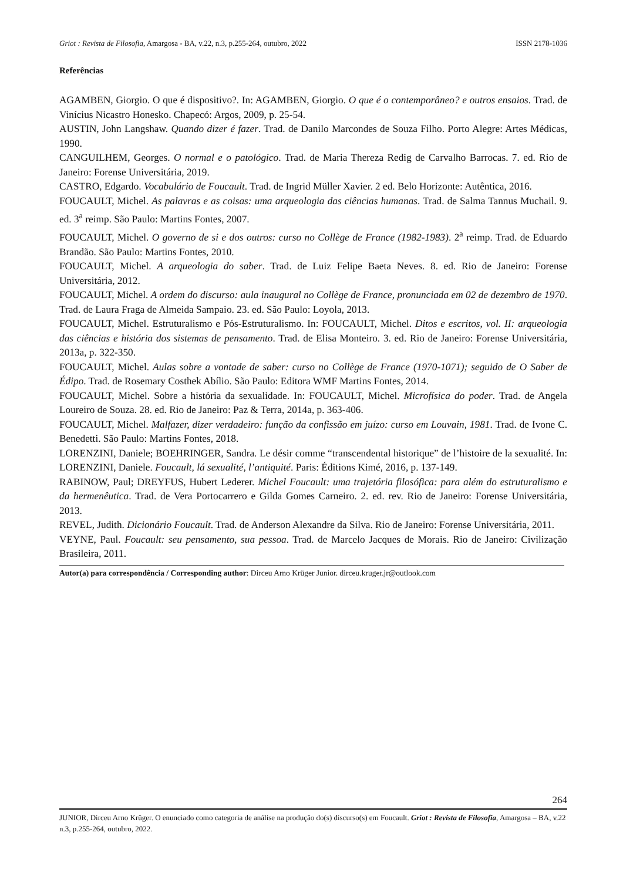Griot : Revista de Filosofia, Amargosa - BA, v.22, n.3, p.255-264, outubro, 2022 ISSN 2178-1036
Referências
AGAMBEN, Giorgio. O que é dispositivo?. In: AGAMBEN, Giorgio. O que é o contemporâneo? e outros ensaios. Trad. de Vinícius Nicastro Honesko. Chapecó: Argos, 2009, p. 25-54.
AUSTIN, John Langshaw. Quando dizer é fazer. Trad. de Danilo Marcondes de Souza Filho. Porto Alegre: Artes Médicas, 1990.
CANGUILHEM, Georges. O normal e o patológico. Trad. de Maria Thereza Redig de Carvalho Barrocas. 7. ed. Rio de Janeiro: Forense Universitária, 2019.
CASTRO, Edgardo. Vocabulário de Foucault. Trad. de Ingrid Müller Xavier. 2 ed. Belo Horizonte: Autêntica, 2016.
FOUCAULT, Michel. As palavras e as coisas: uma arqueologia das ciências humanas. Trad. de Salma Tannus Muchail. 9. ed. 3<sup>a</sup> reimp. São Paulo: Martins Fontes, 2007.
FOUCAULT, Michel. O governo de si e dos outros: curso no Collège de France (1982-1983). 2<sup>a</sup> reimp. Trad. de Eduardo Brandão. São Paulo: Martins Fontes, 2010.
FOUCAULT, Michel. A arqueologia do saber. Trad. de Luiz Felipe Baeta Neves. 8. ed. Rio de Janeiro: Forense Universitária, 2012.
FOUCAULT, Michel. A ordem do discurso: aula inaugural no Collège de France, pronunciada em 02 de dezembro de 1970. Trad. de Laura Fraga de Almeida Sampaio. 23. ed. São Paulo: Loyola, 2013.
FOUCAULT, Michel. Estruturalismo e Pós-Estruturalismo. In: FOUCAULT, Michel. Ditos e escritos, vol. II: arqueologia das ciências e história dos sistemas de pensamento. Trad. de Elisa Monteiro. 3. ed. Rio de Janeiro: Forense Universitária, 2013a, p. 322-350.
FOUCAULT, Michel. Aulas sobre a vontade de saber: curso no Collège de France (1970-1071); seguido de O Saber de Édipo. Trad. de Rosemary Costhek Abílio. São Paulo: Editora WMF Martins Fontes, 2014.
FOUCAULT, Michel. Sobre a história da sexualidade. In: FOUCAULT, Michel. Microfísica do poder. Trad. de Angela Loureiro de Souza. 28. ed. Rio de Janeiro: Paz & Terra, 2014a, p. 363-406.
FOUCAULT, Michel. Malfazer, dizer verdadeiro: função da confissão em juízo: curso em Louvain, 1981. Trad. de Ivone C. Benedetti. São Paulo: Martins Fontes, 2018.
LORENZINI, Daniele; BOEHRINGER, Sandra. Le désir comme “transcendental historique” de l’histoire de la sexualité. In: LORENZINI, Daniele. Foucault, lá sexualité, l’antiquité. Paris: Éditions Kimé, 2016, p. 137-149.
RABINOW, Paul; DREYFUS, Hubert Lederer. Michel Foucault: uma trajetória filosófica: para além do estruturalismo e da hermenêutica. Trad. de Vera Portocarrero e Gilda Gomes Carneiro. 2. ed. rev. Rio de Janeiro: Forense Universitária, 2013.
REVEL, Judith. Dicionário Foucault. Trad. de Anderson Alexandre da Silva. Rio de Janeiro: Forense Universitária, 2011.
VEYNE, Paul. Foucault: seu pensamento, sua pessoa. Trad. de Marcelo Jacques de Morais. Rio de Janeiro: Civilização Brasileira, 2011.
Autor(a) para correspondência / Corresponding author: Dirceu Arno Krüger Junior. dirceu.kruger.jr@outlook.com
264
JUNIOR, Dirceu Arno Krüger. O enunciado como categoria de análise na produção do(s) discurso(s) em Foucault. Griot : Revista de Filosofia, Amargosa – BA, v.22 n.3, p.255-264, outubro, 2022.